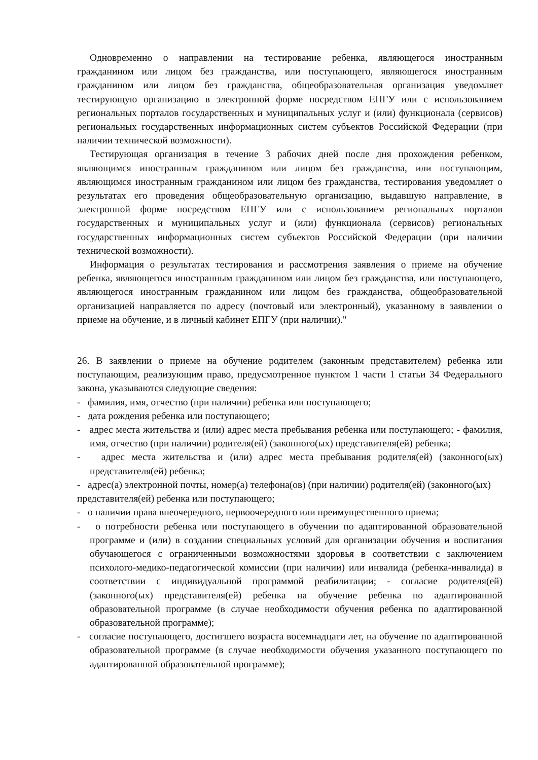Одновременно о направлении на тестирование ребенка, являющегося иностранным гражданином или лицом без гражданства, или поступающего, являющегося иностранным гражданином или лицом без гражданства, общеобразовательная организация уведомляет тестирующую организацию в электронной форме посредством ЕПГУ или с использованием региональных порталов государственных и муниципальных услуг и (или) функционала (сервисов) региональных государственных информационных систем субъектов Российской Федерации (при наличии технической возможности).
Тестирующая организация в течение 3 рабочих дней после дня прохождения ребенком, являющимся иностранным гражданином или лицом без гражданства, или поступающим, являющимся иностранным гражданином или лицом без гражданства, тестирования уведомляет о результатах его проведения общеобразовательную организацию, выдавшую направление, в электронной форме посредством ЕПГУ или с использованием региональных порталов государственных и муниципальных услуг и (или) функционала (сервисов) региональных государственных информационных систем субъектов Российской Федерации (при наличии технической возможности).
Информация о результатах тестирования и рассмотрения заявления о приеме на обучение ребенка, являющегося иностранным гражданином или лицом без гражданства, или поступающего, являющегося иностранным гражданином или лицом без гражданства, общеобразовательной организацией направляется по адресу (почтовый или электронный), указанному в заявлении о приеме на обучение, и в личный кабинет ЕПГУ (при наличии)."
26. В заявлении о приеме на обучение родителем (законным представителем) ребенка или поступающим, реализующим право, предусмотренное пунктом 1 части 1 статьи 34 Федерального закона, указываются следующие сведения:
- фамилия, имя, отчество (при наличии) ребенка или поступающего;
- дата рождения ребенка или поступающего;
- адрес места жительства и (или) адрес места пребывания ребенка или поступающего; - фамилия, имя, отчество (при наличии) родителя(ей) (законного(ых) представителя(ей) ребенка;
- адрес места жительства и (или) адрес места пребывания родителя(ей) (законного(ых) представителя(ей) ребенка;
- адрес(а) электронной почты, номер(а) телефона(ов) (при наличии) родителя(ей) (законного(ых) представителя(ей) ребенка или поступающего;
- о наличии права внеочередного, первоочередного или преимущественного приема;
- о потребности ребенка или поступающего в обучении по адаптированной образовательной программе и (или) в создании специальных условий для организации обучения и воспитания обучающегося с ограниченными возможностями здоровья в соответствии с заключением психолого-медико-педагогической комиссии (при наличии) или инвалида (ребенка-инвалида) в соответствии с индивидуальной программой реабилитации; - согласие родителя(ей) (законного(ых) представителя(ей) ребенка на обучение ребенка по адаптированной образовательной программе (в случае необходимости обучения ребенка по адаптированной образовательной программе);
- согласие поступающего, достигшего возраста восемнадцати лет, на обучение по адаптированной образовательной программе (в случае необходимости обучения указанного поступающего по адаптированной образовательной программе);